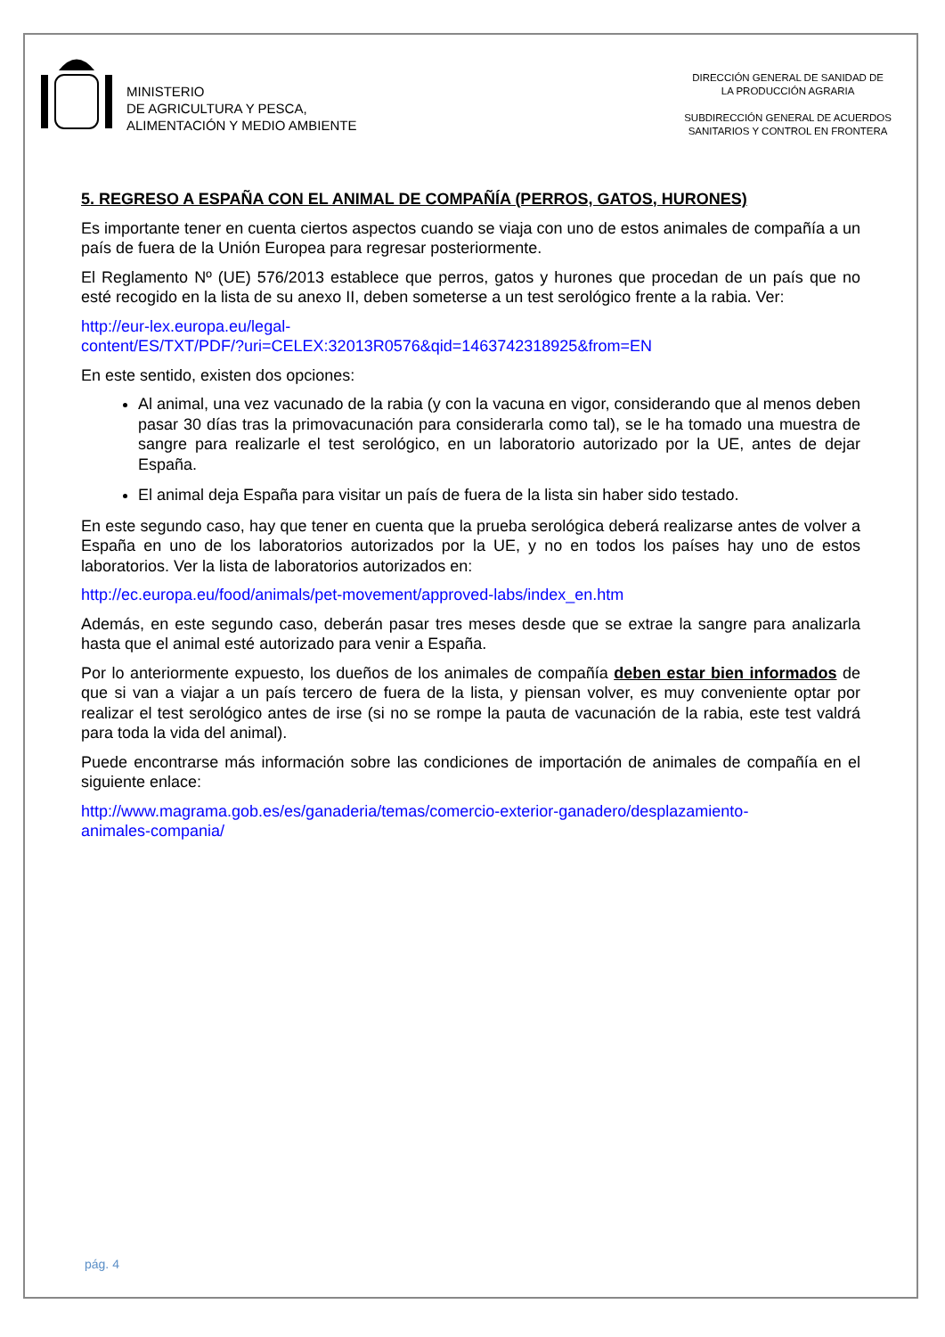MINISTERIO
DE AGRICULTURA Y PESCA,
ALIMENTACIÓN Y MEDIO AMBIENTE
DIRECCIÓN GENERAL DE SANIDAD DE
LA PRODUCCIÓN AGRARIA
SUBDIRECCIÓN GENERAL DE ACUERDOS
SANITARIOS Y CONTROL EN FRONTERA
5. REGRESO A ESPAÑA CON EL ANIMAL DE COMPAÑÍA (PERROS, GATOS, HURONES)
Es importante tener en cuenta ciertos aspectos cuando se viaja con uno de estos animales de compañía a un país de fuera de la Unión Europea para regresar posteriormente.
El Reglamento Nº (UE) 576/2013 establece que perros, gatos y hurones que procedan de un país que no esté recogido en la lista de su anexo II, deben someterse a un test serológico frente a la rabia. Ver:
http://eur-lex.europa.eu/legal-
content/ES/TXT/PDF/?uri=CELEX:32013R0576&qid=1463742318925&from=EN
En este sentido, existen dos opciones:
Al animal, una vez vacunado de la rabia (y con la vacuna en vigor, considerando que al menos deben pasar 30 días tras la primovacunación para considerarla como tal), se le ha tomado una muestra de sangre para realizarle el test serológico, en un laboratorio autorizado por la UE, antes de dejar España.
El animal deja España para visitar un país de fuera de la lista sin haber sido testado.
En este segundo caso, hay que tener en cuenta que la prueba serológica deberá realizarse antes de volver a España en uno de los laboratorios autorizados por la UE, y no en todos los países hay uno de estos laboratorios. Ver la lista de laboratorios autorizados en:
http://ec.europa.eu/food/animals/pet-movement/approved-labs/index_en.htm
Además, en este segundo caso, deberán pasar tres meses desde que se extrae la sangre para analizarla hasta que el animal esté autorizado para venir a España.
Por lo anteriormente expuesto, los dueños de los animales de compañía deben estar bien informados de que si van a viajar a un país tercero de fuera de la lista, y piensan volver, es muy conveniente optar por realizar el test serológico antes de irse (si no se rompe la pauta de vacunación de la rabia, este test valdrá para toda la vida del animal).
Puede encontrarse más información sobre las condiciones de importación de animales de compañía en el siguiente enlace:
http://www.magrama.gob.es/es/ganaderia/temas/comercio-exterior-ganadero/desplazamiento-
animales-compania/
pág. 4